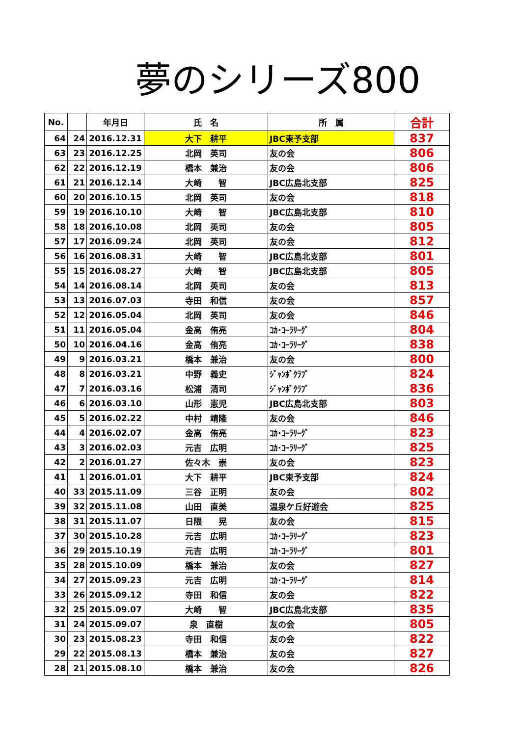夢のシリーズ800
| No. | | 年月日 | 氏 名 | 所 属 | 合計 |
| --- | --- | --- | --- | --- | --- |
| 64 | 24 | 2016.12.31 | 大下 耕平 | JBC東予支部 | 837 |
| 63 | 23 | 2016.12.25 | 北岡 英司 | 友の会 | 806 |
| 62 | 22 | 2016.12.19 | 橋本 兼治 | 友の会 | 806 |
| 61 | 21 | 2016.12.14 | 大崎 智 | JBC広島北支部 | 825 |
| 60 | 20 | 2016.10.15 | 北岡 英司 | 友の会 | 818 |
| 59 | 19 | 2016.10.10 | 大崎 智 | JBC広島北支部 | 810 |
| 58 | 18 | 2016.10.08 | 北岡 英司 | 友の会 | 805 |
| 57 | 17 | 2016.09.24 | 北岡 英司 | 友の会 | 812 |
| 56 | 16 | 2016.08.31 | 大崎 智 | JBC広島北支部 | 801 |
| 55 | 15 | 2016.08.27 | 大崎 智 | JBC広島北支部 | 805 |
| 54 | 14 | 2016.08.14 | 北岡 英司 | 友の会 | 813 |
| 53 | 13 | 2016.07.03 | 寺田 和信 | 友の会 | 857 |
| 52 | 12 | 2016.05.04 | 北岡 英司 | 友の会 | 846 |
| 51 | 11 | 2016.05.04 | 金高 侑亮 | ｺｶ･ｺｰﾗﾘｰｸﾞ | 804 |
| 50 | 10 | 2016.04.16 | 金高 侑亮 | ｺｶ･ｺｰﾗﾘｰｸﾞ | 838 |
| 49 | 9 | 2016.03.21 | 橋本 兼治 | 友の会 | 800 |
| 48 | 8 | 2016.03.21 | 中野 義史 | ｼﾞｬﾝﾎﾞｸﾗﾌﾞ | 824 |
| 47 | 7 | 2016.03.16 | 松浦 清司 | ｼﾞｬﾝﾎﾞｸﾗﾌﾞ | 836 |
| 46 | 6 | 2016.03.10 | 山形 憲児 | JBC広島北支部 | 803 |
| 45 | 5 | 2016.02.22 | 中村 靖隆 | 友の会 | 846 |
| 44 | 4 | 2016.02.07 | 金高 侑亮 | ｺｶ･ｺｰﾗﾘｰｸﾞ | 823 |
| 43 | 3 | 2016.02.03 | 元吉 広明 | ｺｶ･ｺｰﾗﾘｰｸﾞ | 825 |
| 42 | 2 | 2016.01.27 | 佐々木 崇 | 友の会 | 823 |
| 41 | 1 | 2016.01.01 | 大下 耕平 | JBC東予支部 | 824 |
| 40 | 33 | 2015.11.09 | 三谷 正明 | 友の会 | 802 |
| 39 | 32 | 2015.11.08 | 山田 直美 | 温泉ケ丘好遊会 | 825 |
| 38 | 31 | 2015.11.07 | 日隈 晃 | 友の会 | 815 |
| 37 | 30 | 2015.10.28 | 元吉 広明 | ｺｶ･ｺｰﾗﾘｰｸﾞ | 823 |
| 36 | 29 | 2015.10.19 | 元吉 広明 | ｺｶ･ｺｰﾗﾘｰｸﾞ | 801 |
| 35 | 28 | 2015.10.09 | 橋本 兼治 | 友の会 | 827 |
| 34 | 27 | 2015.09.23 | 元吉 広明 | ｺｶ･ｺｰﾗﾘｰｸﾞ | 814 |
| 33 | 26 | 2015.09.12 | 寺田 和信 | 友の会 | 822 |
| 32 | 25 | 2015.09.07 | 大崎 智 | JBC広島北支部 | 835 |
| 31 | 24 | 2015.09.07 | 泉 直樹 | 友の会 | 805 |
| 30 | 23 | 2015.08.23 | 寺田 和信 | 友の会 | 822 |
| 29 | 22 | 2015.08.13 | 橋本 兼治 | 友の会 | 827 |
| 28 | 21 | 2015.08.10 | 橋本 兼治 | 友の会 | 826 |